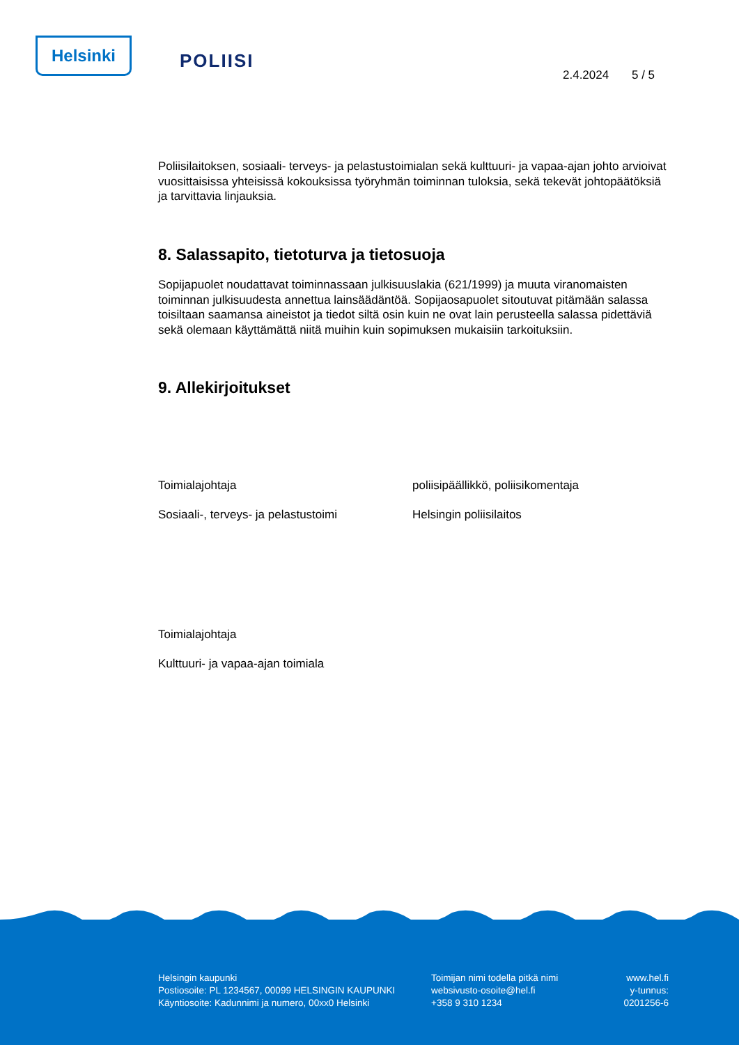Helsinki POLIISI
2.4.2024 5 / 5
Poliisilaitoksen, sosiaali- terveys- ja pelastustoimialan sekä kulttuuri- ja vapaa-ajan johto arvioivat vuosittaisissa yhteisissä kokouksissa työryhmän toiminnan tuloksia, sekä tekevät johtopäätöksiä ja tarvittavia linjauksia.
8. Salassapito, tietoturva ja tietosuoja
Sopijapuolet noudattavat toiminnassaan julkisuuslakia (621/1999) ja muuta viranomaisten toiminnan julkisuudesta annettua lainsäädäntöä. Sopijaosapuolet sitoutuvat pitämään salassa toisiltaan saamansa aineistot ja tiedot siltä osin kuin ne ovat lain perusteella salassa pidettäviä sekä olemaan käyttämättä niitä muihin kuin sopimuksen mukaisiin tarkoituksiin.
9. Allekirjoitukset
Toimialajohtaja poliisipäällikkö, poliisikomentaja
Sosiaali-, terveys- ja pelastustoimi Helsingin poliisilaitos
Toimialajohtaja
Kulttuuri- ja vapaa-ajan toimiala
Helsingin kaupunki
Postiosoite: PL 1234567, 00099 HELSINGIN KAUPUNKI
Käyntiosoite: Kadunnimi ja numero, 00xx0 Helsinki
Toimijan nimi todella pitkä nimi
websivusto-osoite@hel.fi
+358 9 310 1234
www.hel.fi
y-tunnus:
0201256-6